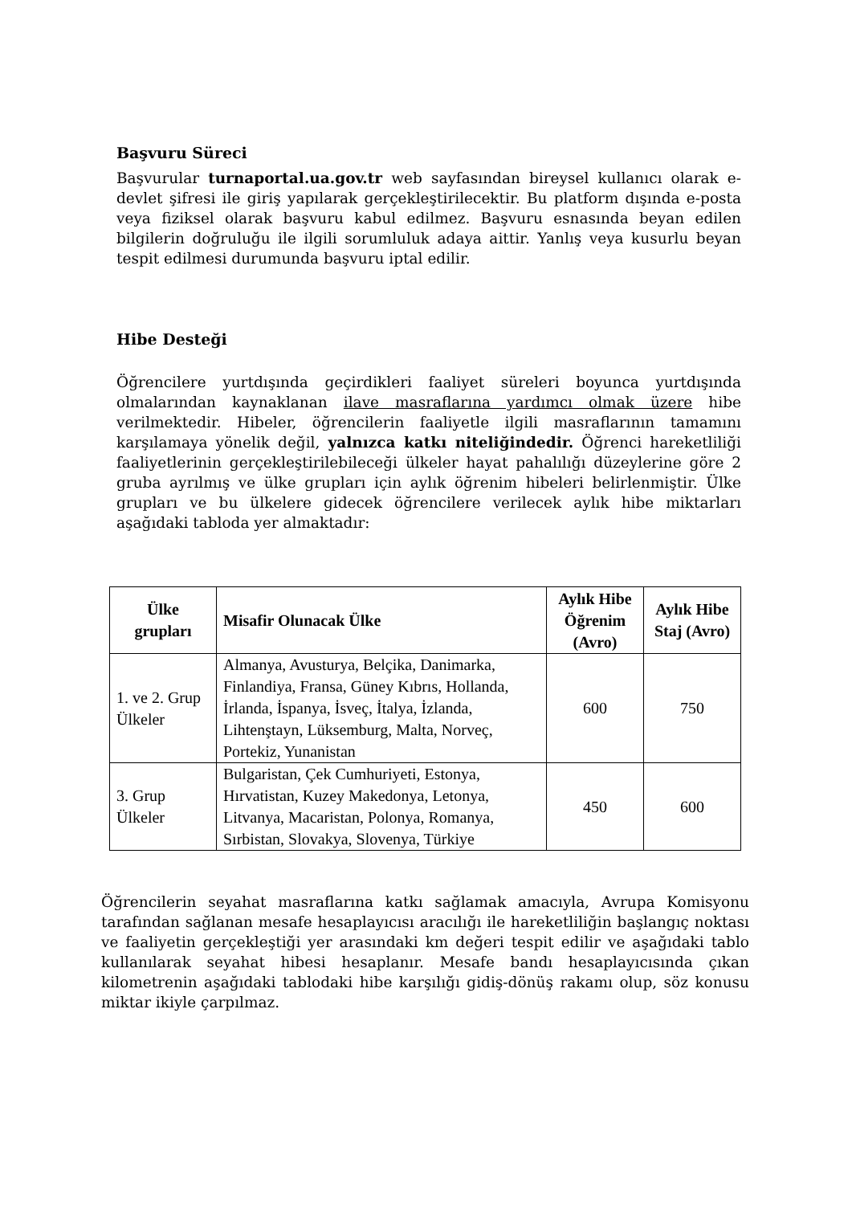Başvuru Süreci
Başvurular turnaportal.ua.gov.tr web sayfasından bireysel kullanıcı olarak e-devlet şifresi ile giriş yapılarak gerçekleştirilecektir. Bu platform dışında e-posta veya fiziksel olarak başvuru kabul edilmez. Başvuru esnasında beyan edilen bilgilerin doğruluğu ile ilgili sorumluluk adaya aittir. Yanlış veya kusurlu beyan tespit edilmesi durumunda başvuru iptal edilir.
Hibe Desteği
Öğrencilere yurtdışında geçirdikleri faaliyet süreleri boyunca yurtdışında olmalarından kaynaklanan ilave masraflarına yardımcı olmak üzere hibe verilmektedir. Hibeler, öğrencilerin faaliyetle ilgili masraflarının tamamını karşılamaya yönelik değil, yalnızca katkı niteliğindedir. Öğrenci hareketliliği faaliyetlerinin gerçekleştirilebileceği ülkeler hayat pahalılığı düzeylerine göre 2 gruba ayrılmış ve ülke grupları için aylık öğrenim hibeleri belirlenmiştir. Ülke grupları ve bu ülkelere gidecek öğrencilere verilecek aylık hibe miktarları aşağıdaki tabloda yer almaktadır:
| Ülke grupları | Misafir Olunacak Ülke | Aylık Hibe Öğrenim (Avro) | Aylık Hibe Staj (Avro) |
| --- | --- | --- | --- |
| 1. ve 2. Grup Ülkeler | Almanya, Avusturya, Belçika, Danimarka, Finlandiya, Fransa, Güney Kıbrıs, Hollanda, İrlanda, İspanya, İsveç, İtalya, İzlanda, Lihtenştayn, Lüksemburg, Malta, Norveç, Portekiz, Yunanistan | 600 | 750 |
| 3. Grup Ülkeler | Bulgaristan, Çek Cumhuriyeti, Estonya, Hırvatistan, Kuzey Makedonya, Letonya, Litvanya, Macaristan, Polonya, Romanya, Sırbistan, Slovakya, Slovenya, Türkiye | 450 | 600 |
Öğrencilerin seyahat masraflarına katkı sağlamak amacıyla, Avrupa Komisyonu tarafından sağlanan mesafe hesaplayıcısı aracılığı ile hareketliliğin başlangıç noktası ve faaliyetin gerçekleştiği yer arasındaki km değeri tespit edilir ve aşağıdaki tablo kullanılarak seyahat hibesi hesaplanır. Mesafe bandı hesaplayıcısında çıkan kilometrenin aşağıdaki tablodaki hibe karşılığı gidiş-dönüş rakamı olup, söz konusu miktar ikiyle çarpılmaz.